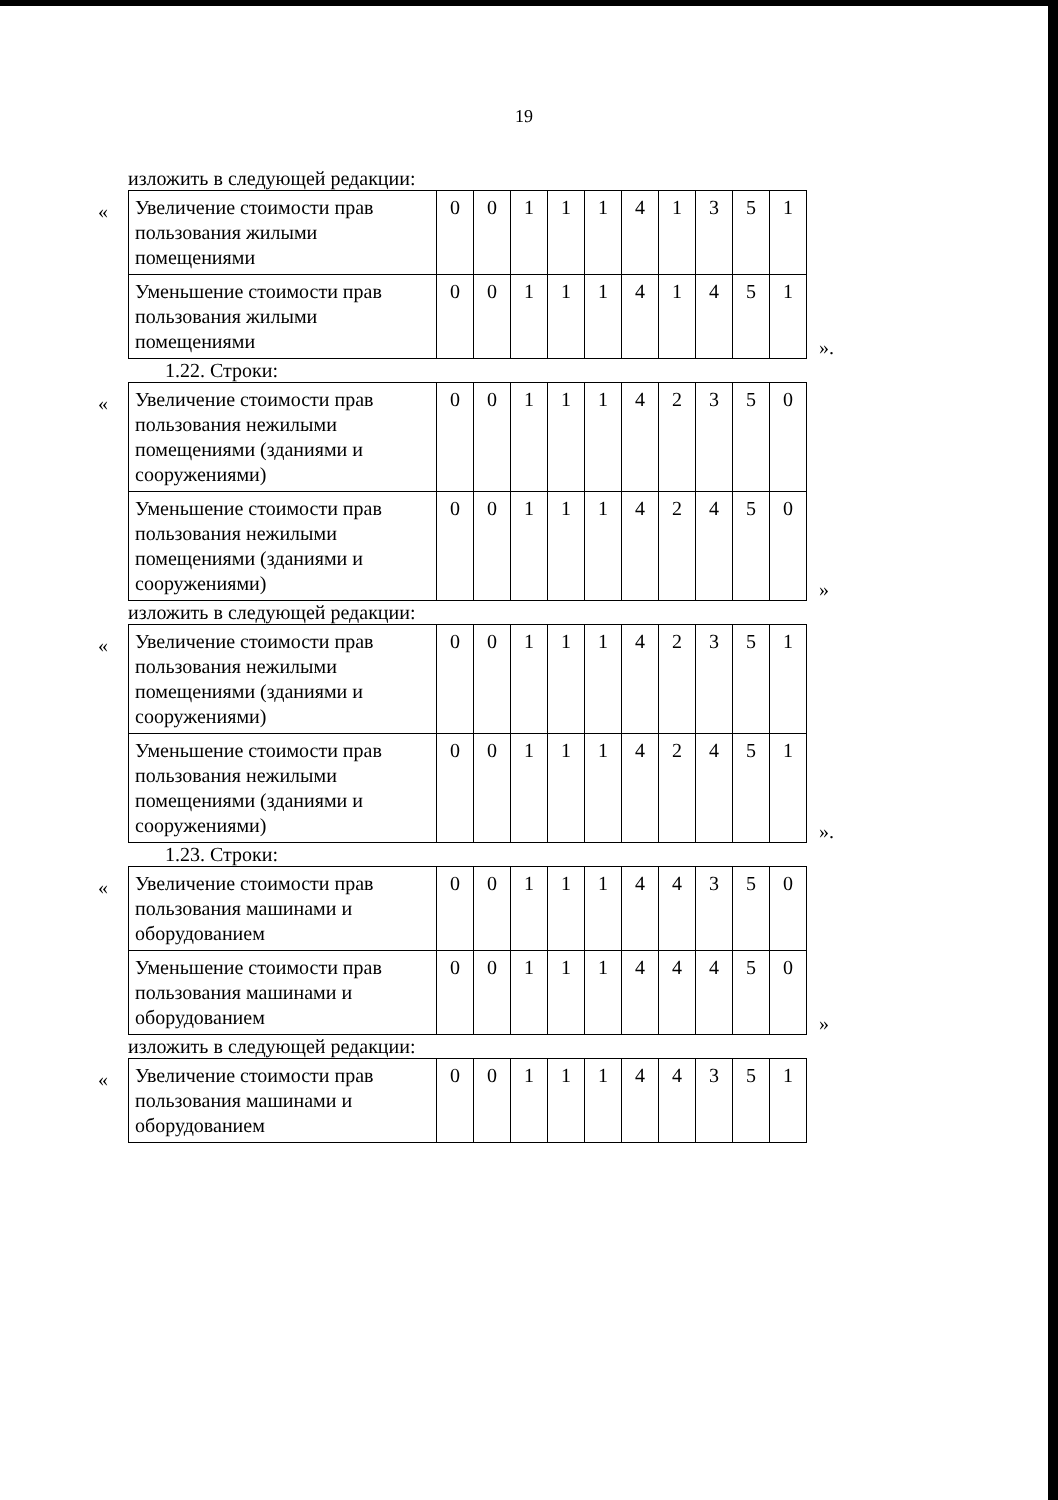19
изложить в следующей редакции:
«
| Увеличение стоимости прав пользования жилыми помещениями | 0 | 0 | 1 | 1 | 1 | 4 | 1 | 3 | 5 | 1 |
| Уменьшение стоимости прав пользования жилыми помещениями | 0 | 0 | 1 | 1 | 1 | 4 | 1 | 4 | 5 | 1 |
».
1.22. Строки:
«
| Увеличение стоимости прав пользования нежилыми помещениями (зданиями и сооружениями) | 0 | 0 | 1 | 1 | 1 | 4 | 2 | 3 | 5 | 0 |
| Уменьшение стоимости прав пользования нежилыми помещениями (зданиями и сооружениями) | 0 | 0 | 1 | 1 | 1 | 4 | 2 | 4 | 5 | 0 |
»
изложить в следующей редакции:
«
| Увеличение стоимости прав пользования нежилыми помещениями (зданиями и сооружениями) | 0 | 0 | 1 | 1 | 1 | 4 | 2 | 3 | 5 | 1 |
| Уменьшение стоимости прав пользования нежилыми помещениями (зданиями и сооружениями) | 0 | 0 | 1 | 1 | 1 | 4 | 2 | 4 | 5 | 1 |
».
1.23. Строки:
«
| Увеличение стоимости прав пользования машинами и оборудованием | 0 | 0 | 1 | 1 | 1 | 4 | 4 | 3 | 5 | 0 |
| Уменьшение стоимости прав пользования машинами и оборудованием | 0 | 0 | 1 | 1 | 1 | 4 | 4 | 4 | 5 | 0 |
»
изложить в следующей редакции:
«
| Увеличение стоимости прав пользования машинами и оборудованием | 0 | 0 | 1 | 1 | 1 | 4 | 4 | 3 | 5 | 1 |